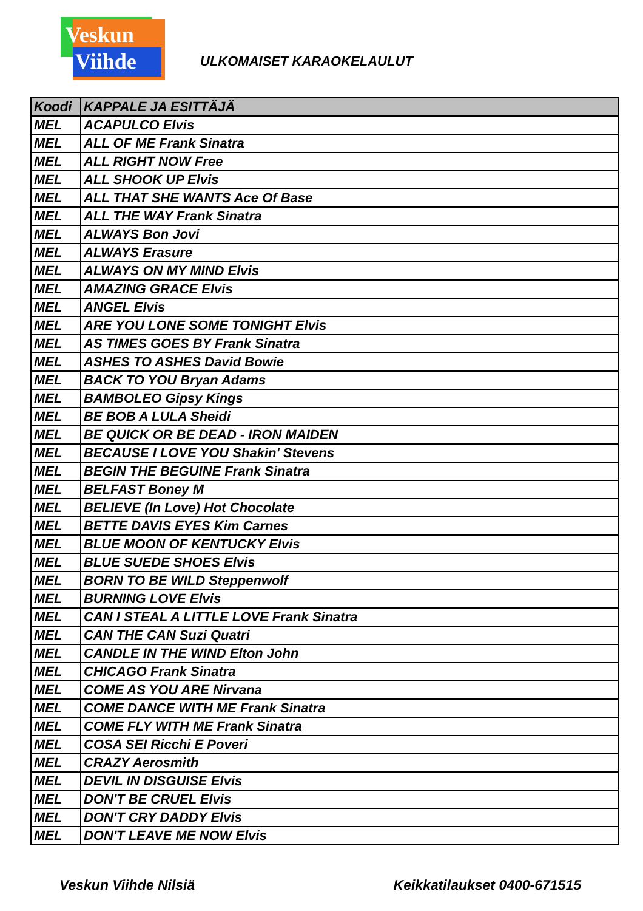Veskun
Viihde
ULKOMAISET KARAOKELAULUT
| Koodi | KAPPALE JA ESITTÄJÄ |
| --- | --- |
| MEL | ACAPULCO Elvis |
| MEL | ALL OF ME Frank Sinatra |
| MEL | ALL RIGHT NOW Free |
| MEL | ALL SHOOK UP Elvis |
| MEL | ALL THAT SHE WANTS Ace Of Base |
| MEL | ALL THE WAY Frank Sinatra |
| MEL | ALWAYS Bon Jovi |
| MEL | ALWAYS Erasure |
| MEL | ALWAYS ON MY MIND Elvis |
| MEL | AMAZING GRACE Elvis |
| MEL | ANGEL Elvis |
| MEL | ARE YOU LONE SOME TONIGHT Elvis |
| MEL | AS TIMES GOES BY Frank Sinatra |
| MEL | ASHES TO ASHES David Bowie |
| MEL | BACK TO YOU Bryan Adams |
| MEL | BAMBOLEO Gipsy Kings |
| MEL | BE BOB A LULA Sheidi |
| MEL | BE QUICK OR BE DEAD - IRON MAIDEN |
| MEL | BECAUSE I LOVE YOU Shakin' Stevens |
| MEL | BEGIN THE BEGUINE Frank Sinatra |
| MEL | BELFAST Boney M |
| MEL | BELIEVE (In Love) Hot Chocolate |
| MEL | BETTE DAVIS EYES Kim Carnes |
| MEL | BLUE MOON OF KENTUCKY Elvis |
| MEL | BLUE SUEDE SHOES Elvis |
| MEL | BORN TO BE WILD Steppenwolf |
| MEL | BURNING LOVE Elvis |
| MEL | CAN I STEAL A LITTLE LOVE Frank Sinatra |
| MEL | CAN THE CAN Suzi Quatri |
| MEL | CANDLE IN THE WIND Elton John |
| MEL | CHICAGO Frank Sinatra |
| MEL | COME AS YOU ARE Nirvana |
| MEL | COME DANCE WITH ME Frank Sinatra |
| MEL | COME FLY WITH ME Frank Sinatra |
| MEL | COSA SEI Ricchi E Poveri |
| MEL | CRAZY Aerosmith |
| MEL | DEVIL IN DISGUISE Elvis |
| MEL | DON'T BE CRUEL Elvis |
| MEL | DON'T CRY DADDY Elvis |
| MEL | DON'T LEAVE ME NOW Elvis |
Veskun Viihde Nilsiä Keikkatilaukset 0400-671515